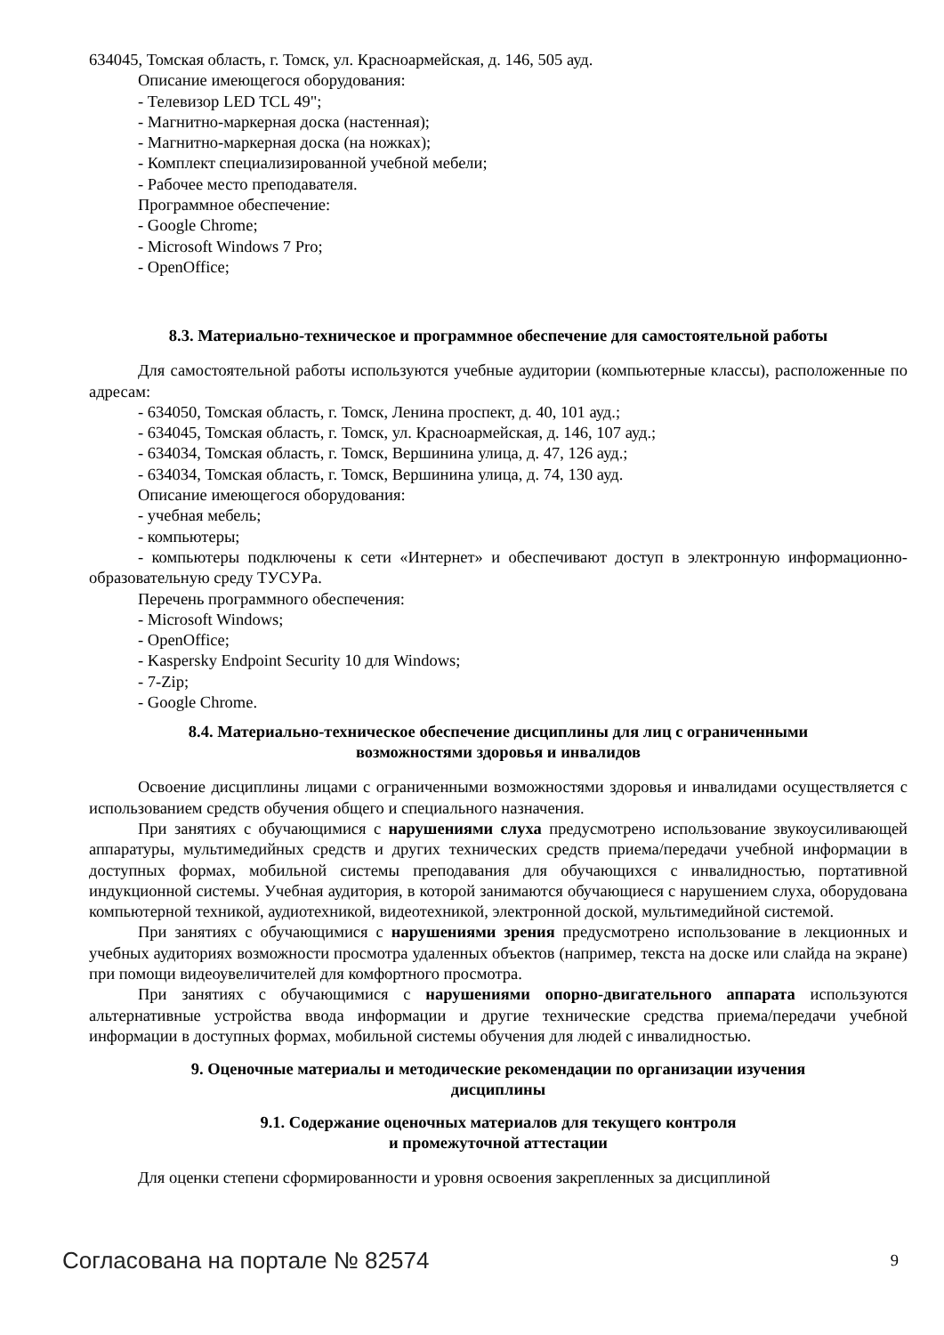634045, Томская область, г. Томск, ул. Красноармейская, д. 146, 505 ауд.
Описание имеющегося оборудования:
- Телевизор LED TCL 49";
- Магнитно-маркерная доска (настенная);
- Магнитно-маркерная доска (на ножках);
- Комплект специализированной учебной мебели;
- Рабочее место преподавателя.
Программное обеспечение:
- Google Chrome;
- Microsoft Windows 7 Pro;
- OpenOffice;
8.3. Материально-техническое и программное обеспечение для самостоятельной работы
Для самостоятельной работы используются учебные аудитории (компьютерные классы), расположенные по адресам:
- 634050, Томская область, г. Томск, Ленина проспект, д. 40, 101 ауд.;
- 634045, Томская область, г. Томск, ул. Красноармейская, д. 146, 107 ауд.;
- 634034, Томская область, г. Томск, Вершинина улица, д. 47, 126 ауд.;
- 634034, Томская область, г. Томск, Вершинина улица, д. 74, 130 ауд.
Описание имеющегося оборудования:
- учебная мебель;
- компьютеры;
- компьютеры подключены к сети «Интернет» и обеспечивают доступ в электронную информационно-образовательную среду ТУСУРа.
Перечень программного обеспечения:
- Microsoft Windows;
- OpenOffice;
- Kaspersky Endpoint Security 10 для Windows;
- 7-Zip;
- Google Chrome.
8.4. Материально-техническое обеспечение дисциплины для лиц с ограниченными
возможностями здоровья и инвалидов
Освоение дисциплины лицами с ограниченными возможностями здоровья и инвалидами осуществляется с использованием средств обучения общего и специального назначения.
При занятиях с обучающимися с нарушениями слуха предусмотрено использование звукоусиливающей аппаратуры, мультимедийных средств и других технических средств приема/передачи учебной информации в доступных формах, мобильной системы преподавания для обучающихся с инвалидностью, портативной индукционной системы. Учебная аудитория, в которой занимаются обучающиеся с нарушением слуха, оборудована компьютерной техникой, аудиотехникой, видеотехникой, электронной доской, мультимедийной системой.
При занятиях с обучающимися с нарушениями зрения предусмотрено использование в лекционных и учебных аудиториях возможности просмотра удаленных объектов (например, текста на доске или слайда на экране) при помощи видеоувеличителей для комфортного просмотра.
При занятиях с обучающимися с нарушениями опорно-двигательного аппарата используются альтернативные устройства ввода информации и другие технические средства приема/передачи учебной информации в доступных формах, мобильной системы обучения для людей с инвалидностью.
9. Оценочные материалы и методические рекомендации по организации изучения
дисциплины
9.1. Содержание оценочных материалов для текущего контроля
и промежуточной аттестации
Для оценки степени сформированности и уровня освоения закрепленных за дисциплиной
Согласована на портале № 82574 9